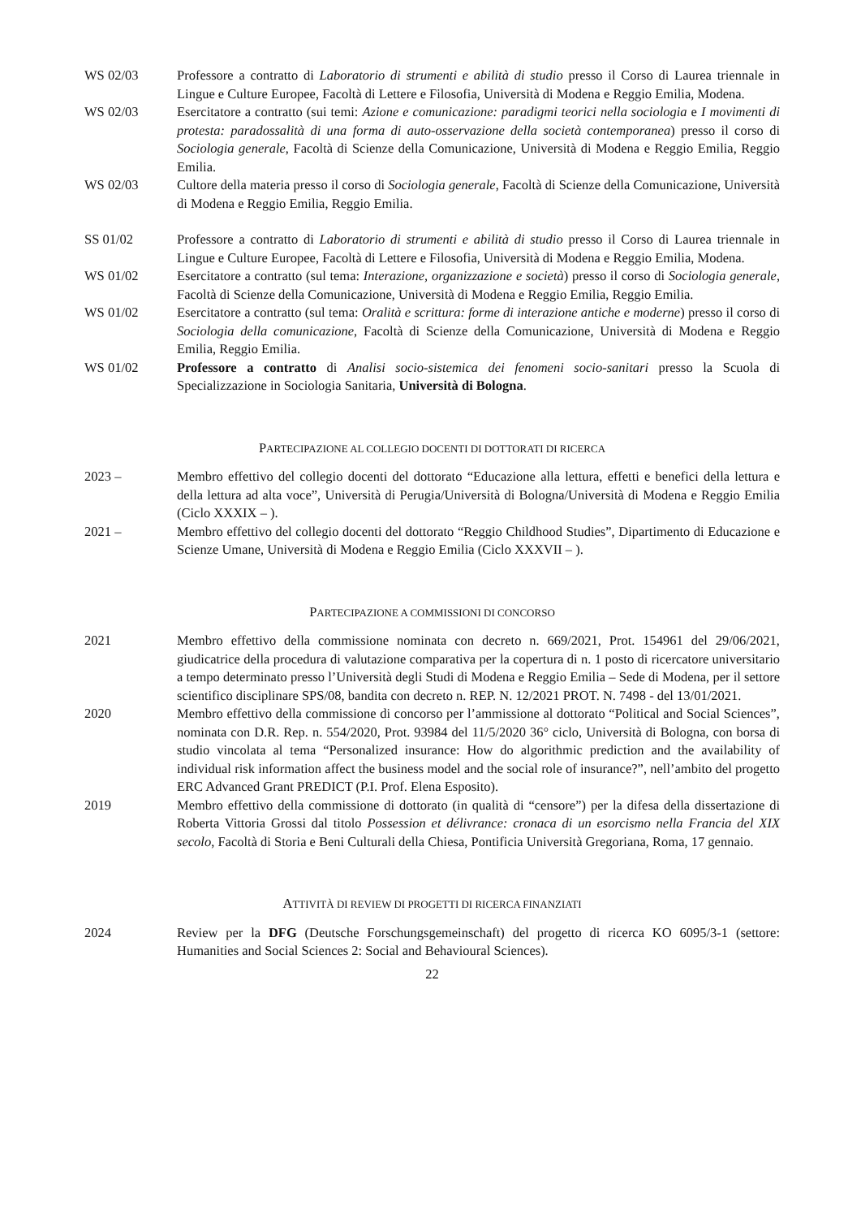WS 02/03 Professore a contratto di Laboratorio di strumenti e abilità di studio presso il Corso di Laurea triennale in Lingue e Culture Europee, Facoltà di Lettere e Filosofia, Università di Modena e Reggio Emilia, Modena.
WS 02/03 Esercitatore a contratto (sui temi: Azione e comunicazione: paradigmi teorici nella sociologia e I movimenti di protesta: paradossalità di una forma di auto-osservazione della società contemporanea) presso il corso di Sociologia generale, Facoltà di Scienze della Comunicazione, Università di Modena e Reggio Emilia, Reggio Emilia.
WS 02/03 Cultore della materia presso il corso di Sociologia generale, Facoltà di Scienze della Comunicazione, Università di Modena e Reggio Emilia, Reggio Emilia.
SS 01/02 Professore a contratto di Laboratorio di strumenti e abilità di studio presso il Corso di Laurea triennale in Lingue e Culture Europee, Facoltà di Lettere e Filosofia, Università di Modena e Reggio Emilia, Modena.
WS 01/02 Esercitatore a contratto (sul tema: Interazione, organizzazione e società) presso il corso di Sociologia generale, Facoltà di Scienze della Comunicazione, Università di Modena e Reggio Emilia, Reggio Emilia.
WS 01/02 Esercitatore a contratto (sul tema: Oralità e scrittura: forme di interazione antiche e moderne) presso il corso di Sociologia della comunicazione, Facoltà di Scienze della Comunicazione, Università di Modena e Reggio Emilia, Reggio Emilia.
WS 01/02 Professore a contratto di Analisi socio-sistemica dei fenomeni socio-sanitari presso la Scuola di Specializzazione in Sociologia Sanitaria, Università di Bologna.
PARTECIPAZIONE AL COLLEGIO DOCENTI DI DOTTORATI DI RICERCA
2023 – Membro effettivo del collegio docenti del dottorato “Educazione alla lettura, effetti e benefici della lettura e della lettura ad alta voce”, Università di Perugia/Università di Bologna/Università di Modena e Reggio Emilia (Ciclo XXXIX – ).
2021 – Membro effettivo del collegio docenti del dottorato “Reggio Childhood Studies”, Dipartimento di Educazione e Scienze Umane, Università di Modena e Reggio Emilia (Ciclo XXXVII – ).
PARTECIPAZIONE A COMMISSIONI DI CONCORSO
2021 Membro effettivo della commissione nominata con decreto n. 669/2021, Prot. 154961 del 29/06/2021, giudicatrice della procedura di valutazione comparativa per la copertura di n. 1 posto di ricercatore universitario a tempo determinato presso l’Università degli Studi di Modena e Reggio Emilia – Sede di Modena, per il settore scientifico disciplinare SPS/08, bandita con decreto n. REP. N. 12/2021 PROT. N. 7498 - del 13/01/2021.
2020 Membro effettivo della commissione di concorso per l’ammissione al dottorato “Political and Social Sciences”, nominata con D.R. Rep. n. 554/2020, Prot. 93984 del 11/5/2020 36° ciclo, Università di Bologna, con borsa di studio vincolata al tema “Personalized insurance: How do algorithmic prediction and the availability of individual risk information affect the business model and the social role of insurance?”, nell’ambito del progetto ERC Advanced Grant PREDICT (P.I. Prof. Elena Esposito).
2019 Membro effettivo della commissione di dottorato (in qualità di “censore”) per la difesa della dissertazione di Roberta Vittoria Grossi dal titolo Possession et délivrance: cronaca di un esorcismo nella Francia del XIX secolo, Facoltà di Storia e Beni Culturali della Chiesa, Pontificia Università Gregoriana, Roma, 17 gennaio.
ATTIVITÀ DI REVIEW DI PROGETTI DI RICERCA FINANZIATI
2024 Review per la DFG (Deutsche Forschungsgemeinschaft) del progetto di ricerca KO 6095/3-1 (settore: Humanities and Social Sciences 2: Social and Behavioural Sciences).
22